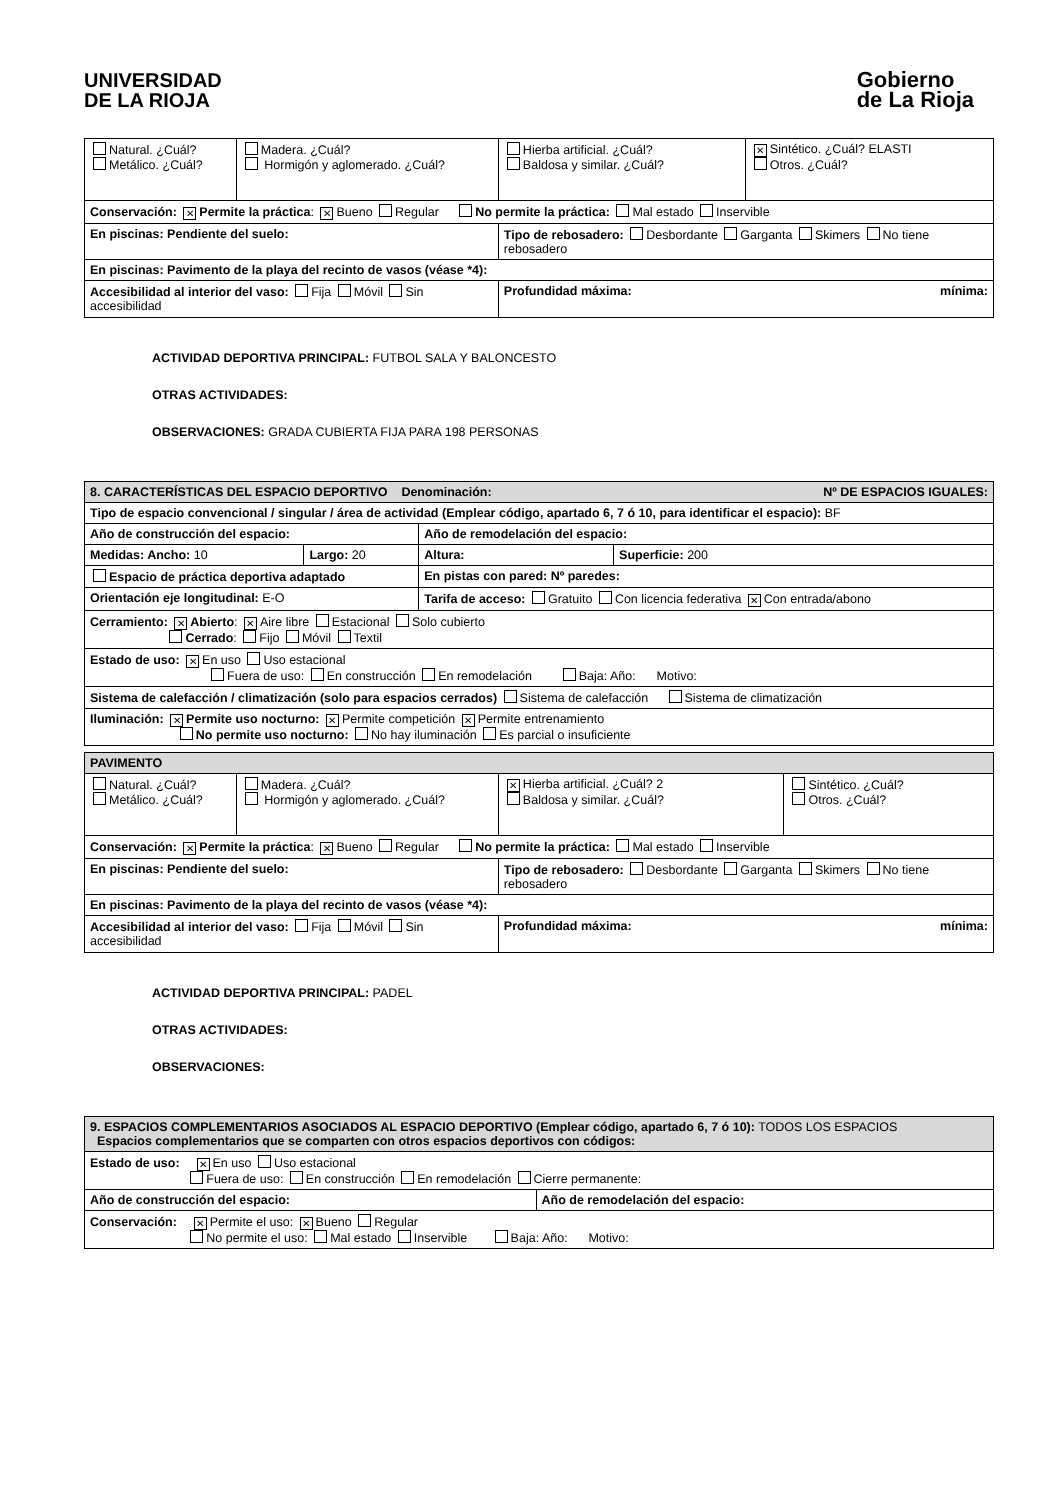UNIVERSIDAD
DE LA RIOJA
Gobierno
de La Rioja
| Natural. ¿Cuál? Metálico. ¿Cuál? | Madera. ¿Cuál? Hormigón y aglomerado. ¿Cuál? | Hierba artificial. ¿Cuál? Baldosa y similar. ¿Cuál? | ✕ Sintético. ¿Cuál? ELASTI Otros. ¿Cuál? |
| Conservación: ✕ Permite la práctica : ✕ Bueno Regular No permite la práctica: Mal estado Inservible | | | |
| En piscinas: Pendiente del suelo: | | Tipo de rebosadero: Desbordante Garganta Skimers No tiene rebosadero | |
| En piscinas: Pavimento de la playa del recinto de vasos (véase *4): | | | |
| Accesibilidad al interior del vaso: Fija Móvil Sin accesibilidad | | Profundidad máxima: mínima: | |
ACTIVIDAD DEPORTIVA PRINCIPAL: FUTBOL SALA Y BALONCESTO
OTRAS ACTIVIDADES:
OBSERVACIONES: GRADA CUBIERTA FIJA PARA 198 PERSONAS
| 8. CARACTERÍSTICAS DEL ESPACIO DEPORTIVO Denominación: Nº DE ESPACIOS IGUALES: | | | |
| Tipo de espacio convencional / singular / área de actividad (Emplear código, apartado 6, 7 ó 10, para identificar el espacio): BF | | | |
| Año de construcción del espacio: | | Año de remodelación del espacio: | |
| Medidas: Ancho: 10 | Largo: 20 | Altura: | Superficie: 200 |
| Espacio de práctica deportiva adaptado | | En pistas con pared: Nº paredes: | |
| Orientación eje longitudinal: E-O | | Tarifa de acceso: Gratuito Con licencia federativa ✕ Con entrada/abono | |
| Cerramiento: ✕ Abierto : ✕ Aire libre Estacional Solo cubierto Cerrado : Fijo Móvil Textil | | | |
| Estado de uso: ✕ En uso Uso estacional Fuera de uso: En construcción En remodelación Baja: Año: Motivo: | | | |
| Sistema de calefacción / climatización (solo para espacios cerrados) Sistema de calefacción Sistema de climatización | | | |
| Iluminación: ✕ Permite uso nocturno: ✕ Permite competición ✕ Permite entrenamiento No permite uso nocturno: No hay iluminación Es parcial o insuficiente | | | |
| PAVIMENTO | | | |
| Natural. ¿Cuál? Metálico. ¿Cuál? | Madera. ¿Cuál? Hormigón y aglomerado. ¿Cuál? | ✕ Hierba artificial. ¿Cuál? 2 Baldosa y similar. ¿Cuál? | Sintético. ¿Cuál? Otros. ¿Cuál? |
| Conservación: ✕ Permite la práctica : ✕ Bueno Regular No permite la práctica: Mal estado Inservible | | | |
| En piscinas: Pendiente del suelo: | | Tipo de rebosadero: Desbordante Garganta Skimers No tiene rebosadero | |
| En piscinas: Pavimento de la playa del recinto de vasos (véase *4): | | | |
| Accesibilidad al interior del vaso: Fija Móvil Sin accesibilidad | | Profundidad máxima: mínima: | |
ACTIVIDAD DEPORTIVA PRINCIPAL: PADEL
OTRAS ACTIVIDADES:
OBSERVACIONES:
| 9. ESPACIOS COMPLEMENTARIOS ASOCIADOS AL ESPACIO DEPORTIVO (Emplear código, apartado 6, 7 ó 10): TODOS LOS ESPACIOS Espacios complementarios que se comparten con otros espacios deportivos con códigos: | |
| Estado de uso: ✕ En uso Uso estacional Fuera de uso: En construcción En remodelación Cierre permanente: | |
| Año de construcción del espacio: | Año de remodelación del espacio: |
| Conservación: ✕ Permite el uso: ✕ Bueno Regular No permite el uso: Mal estado Inservible Baja: Año: Motivo: | |